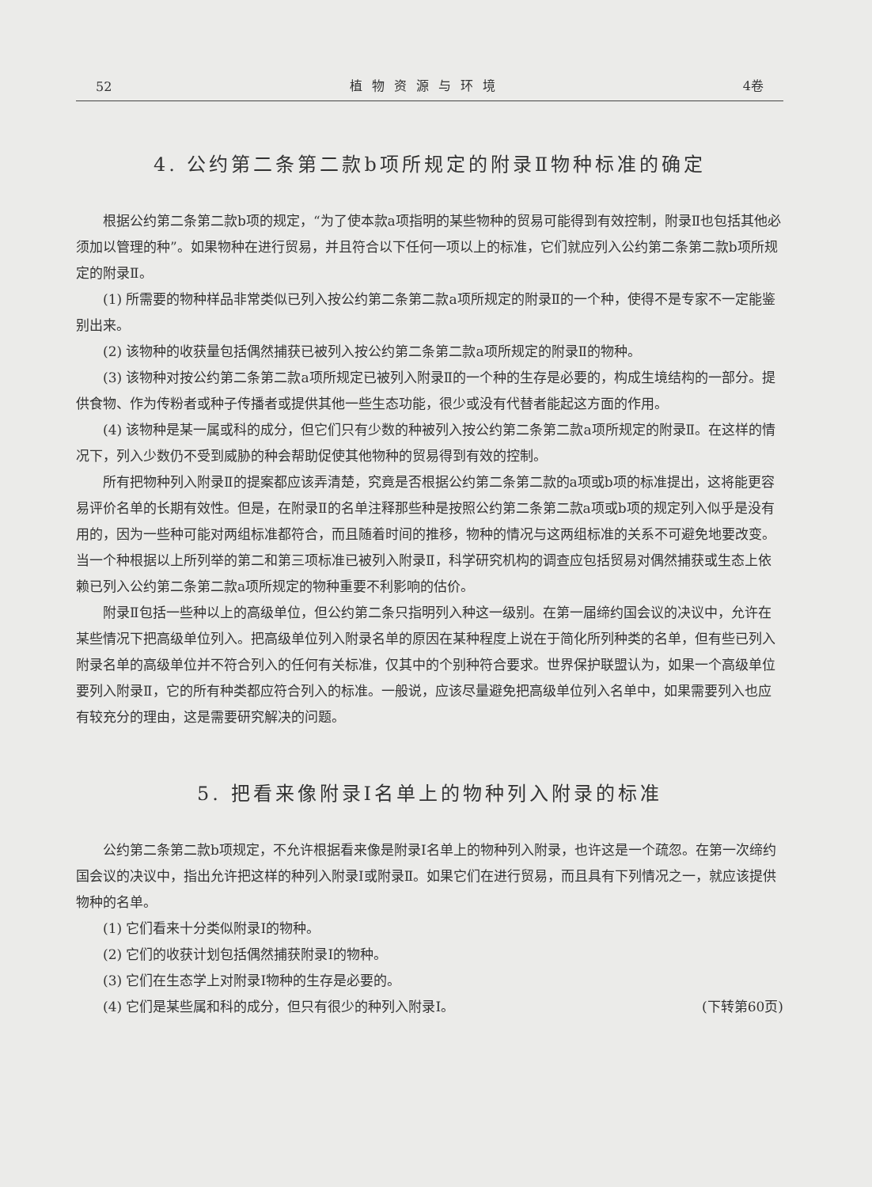52 植物资源与环境 4卷
4. 公约第二条第二款b项所规定的附录Ⅱ物种标准的确定
根据公约第二条第二款b项的规定，“为了使本款a项指明的某些物种的贸易可能得到有效控制，附录Ⅱ也包括其他必须加以管理的种”。如果物种在进行贸易，并且符合以下任何一项以上的标准，它们就应列入公约第二条第二款b项所规定的附录Ⅱ。
(1) 所需要的物种样品非常类似已列入按公约第二条第二款a项所规定的附录Ⅱ的一个种，使得不是专家不一定能鉴别出来。
(2) 该物种的收获量包括偶然捕获已被列入按公约第二条第二款a项所规定的附录Ⅱ的物种。
(3) 该物种对按公约第二条第二款a项所规定已被列入附录Ⅱ的一个种的生存是必要的，构成生境结构的一部分。提供食物、作为传粉者或种子传播者或提供其他一些生态功能，很少或没有代替者能起这方面的作用。
(4) 该物种是某一属或科的成分，但它们只有少数的种被列入按公约第二条第二款a项所规定的附录Ⅱ。在这样的情况下，列入少数仍不受到威胁的种会帮助促使其他物种的贸易得到有效的控制。
所有把物种列入附录Ⅱ的提案都应该弄清楚，究竟是否根据公约第二条第二款的a项或b项的标准提出，这将能更容易评价名单的长期有效性。但是，在附录Ⅱ的名单注释那些种是按照公约第二条第二款a项或b项的规定列入似乎是没有用的，因为一些种可能对两组标准都符合，而且随着时间的推移，物种的情况与这两组标准的关系不可避免地要改变。当一个种根据以上所列举的第二和第三项标准已被列入附录Ⅱ，科学研究机构的调查应包括贸易对偶然捕获或生态上依赖已列入公约第二条第二款a项所规定的物种重要不利影响的估价。
附录Ⅱ包括一些种以上的高级单位，但公约第二条只指明列入种这一级别。在第一届缔约国会议的决议中，允许在某些情况下把高级单位列入。把高级单位列入附录名单的原因在某种程度上说在于简化所列种类的名单，但有些已列入附录名单的高级单位并不符合列入的任何有关标准，仅其中的个别种符合要求。世界保护联盟认为，如果一个高级单位要列入附录Ⅱ，它的所有种类都应符合列入的标准。一般说，应该尽量避免把高级单位列入名单中，如果需要列入也应有较充分的理由，这是需要研究解决的问题。
5. 把看来像附录Ⅰ名单上的物种列入附录的标准
公约第二条第二款b项规定，不允许根据看来像是附录Ⅰ名单上的物种列入附录，也许这是一个疏忽。在第一次缔约国会议的决议中，指出允许把这样的种列入附录Ⅰ或附录Ⅱ。如果它们在进行贸易，而且具有下列情况之一，就应该提供物种的名单。
(1) 它们看来十分类似附录Ⅰ的物种。
(2) 它们的收获计划包括偶然捕获附录Ⅰ的物种。
(3) 它们在生态学上对附录Ⅰ物种的生存是必要的。
(4) 它们是某些属和科的成分，但只有很少的种列入附录Ⅰ。 (下转第60页)